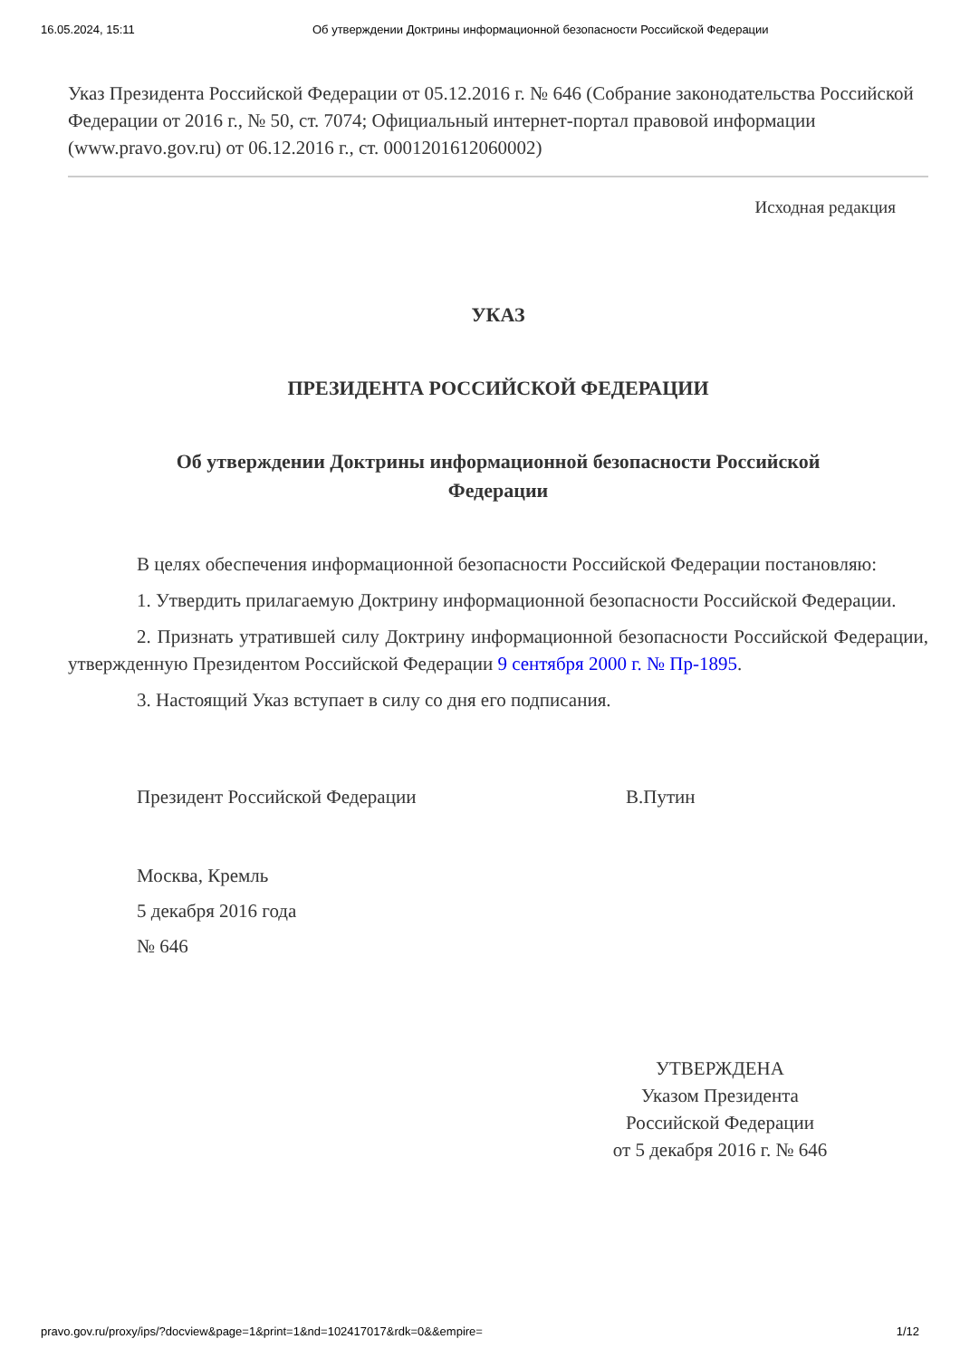16.05.2024, 15:11 Об утверждении Доктрины информационной безопасности Российской Федерации
Указ Президента Российской Федерации от 05.12.2016 г. № 646 (Собрание законодательства Российской Федерации от 2016 г., № 50, ст. 7074; Официальный интернет-портал правовой информации (www.pravo.gov.ru) от 06.12.2016 г., ст. 0001201612060002)
Исходная редакция
УКАЗ
ПРЕЗИДЕНТА РОССИЙСКОЙ ФЕДЕРАЦИИ
Об утверждении Доктрины информационной безопасности Российской Федерации
В целях обеспечения информационной безопасности Российской Федерации постановляю:
1. Утвердить прилагаемую Доктрину информационной безопасности Российской Федерации.
2. Признать утратившей силу Доктрину информационной безопасности Российской Федерации, утвержденную Президентом Российской Федерации 9 сентября 2000 г. № Пр-1895.
3. Настоящий Указ вступает в силу со дня его подписания.
Президент Российской Федерации В.Путин
Москва, Кремль
5 декабря 2016 года
№ 646
УТВЕРЖДЕНА
Указом Президента
Российской Федерации
от 5 декабря 2016 г. № 646
pravo.gov.ru/proxy/ips/?docview&page=1&print=1&nd=102417017&rdk=0&&empire= 1/12